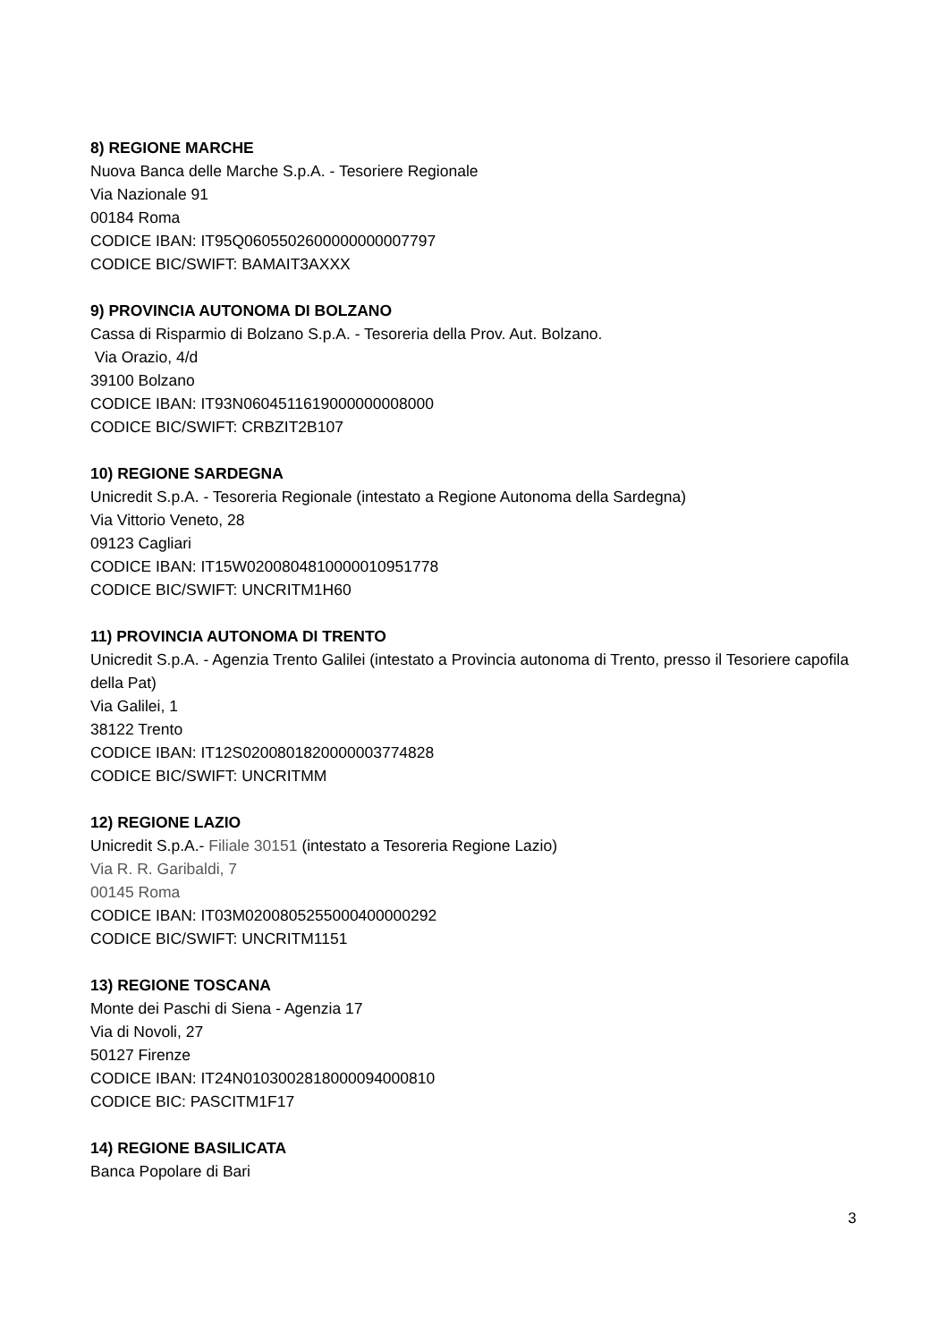8) REGIONE MARCHE
Nuova Banca delle Marche S.p.A. - Tesoriere Regionale
Via Nazionale 91
00184 Roma
CODICE IBAN: IT95Q0605502600000000007797
CODICE BIC/SWIFT: BAMAIT3AXXX
9) PROVINCIA AUTONOMA DI BOLZANO
Cassa di Risparmio di Bolzano S.p.A. - Tesoreria della Prov. Aut. Bolzano.
Via Orazio, 4/d
39100 Bolzano
CODICE IBAN: IT93N0604511619000000008000
CODICE BIC/SWIFT: CRBZIT2B107
10) REGIONE SARDEGNA
Unicredit S.p.A. - Tesoreria Regionale (intestato a Regione Autonoma della Sardegna)
Via Vittorio Veneto, 28
09123 Cagliari
CODICE IBAN: IT15W0200804810000010951778
CODICE BIC/SWIFT: UNCRITM1H60
11) PROVINCIA AUTONOMA DI TRENTO
Unicredit S.p.A. - Agenzia Trento Galilei (intestato a Provincia autonoma di Trento, presso il Tesoriere capofila della Pat)
Via Galilei, 1
38122 Trento
CODICE IBAN: IT12S0200801820000003774828
CODICE BIC/SWIFT: UNCRITMM
12) REGIONE LAZIO
Unicredit S.p.A.- Filiale 30151 (intestato a Tesoreria Regione Lazio)
Via R. R. Garibaldi, 7
00145 Roma
CODICE IBAN: IT03M0200805255000400000292
CODICE BIC/SWIFT: UNCRITM1151
13) REGIONE TOSCANA
Monte dei Paschi di Siena - Agenzia 17
Via di Novoli, 27
50127 Firenze
CODICE IBAN: IT24N0103002818000094000810
CODICE BIC: PASCITM1F17
14) REGIONE BASILICATA
Banca Popolare di Bari
3